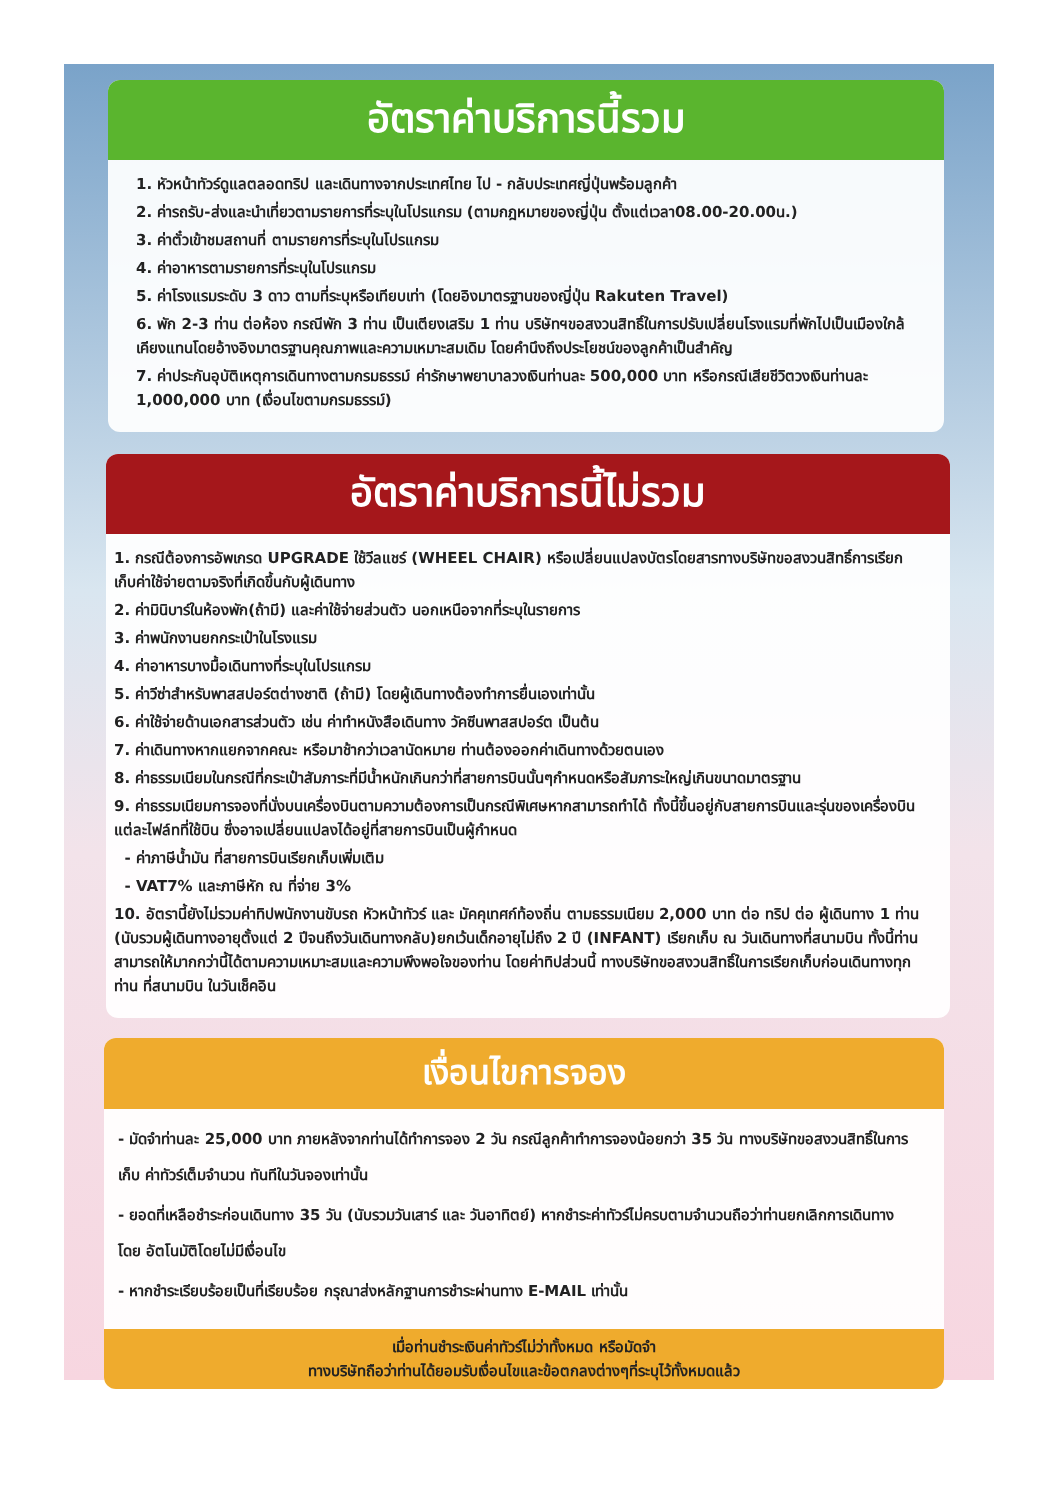อัตราค่าบริการนี้รวม
1. หัวหน้าทัวร์ดูแลตลอดทริป และเดินทางจากประเทศไทย ไป - กลับประเทศญี่ปุ่นพร้อมลูกค้า
2. ค่ารถรับ-ส่งและนำเที่ยวตามรายการที่ระบุในโปรแกรม (ตามกฎหมายของญี่ปุ่น ตั้งแต่เวลา08.00-20.00น.)
3. ค่าตั๋วเข้าชมสถานที่ ตามรายการที่ระบุในโปรแกรม
4. ค่าอาหารตามรายการที่ระบุในโปรแกรม
5. ค่าโรงแรมระดับ 3 ดาว ตามที่ระบุหรือเทียบเท่า (โดยอิงมาตรฐานของญี่ปุ่น Rakuten Travel)
6. พัก 2-3 ท่าน ต่อห้อง กรณีพัก 3 ท่าน เป็นเตียงเสริม 1 ท่าน บริษัทฯขอสงวนสิทธิ์ในการปรับเปลี่ยนโรงแรมที่พักไปเป็นเมืองใกล้เคียงแทนโดยอ้างอิงมาตรฐานคุณภาพและความเหมาะสมเดิม โดยคำนึงถึงประโยชน์ของลูกค้าเป็นสำคัญ
7. ค่าประกันอุบัติเหตุการเดินทางตามกรมธรรม์ ค่ารักษาพยาบาลวงเงินท่านละ 500,000 บาท หรือกรณีเสียชีวิตวงเงินท่านละ 1,000,000 บาท (เงื่อนไขตามกรมธรรม์)
อัตราค่าบริการนี้ไม่รวม
1. กรณีต้องการอัพเกรด UPGRADE ใช้วีลแชร์ (WHEEL CHAIR) หรือเปลี่ยนแปลงบัตรโดยสารทางบริษัทขอสงวนสิทธิ์การเรียกเก็บค่าใช้จ่ายตามจริงที่เกิดขึ้นกับผู้เดินทาง
2. ค่ามินิบาร์ในห้องพัก(ถ้ามี) และค่าใช้จ่ายส่วนตัว นอกเหนือจากที่ระบุในรายการ
3. ค่าพนักงานยกกระเป๋าในโรงแรม
4. ค่าอาหารบางมื้อเดินทางที่ระบุในโปรแกรม
5. ค่าวีซ่าสำหรับพาสสปอร์ตต่างชาติ (ถ้ามี) โดยผู้เดินทางต้องทำการยื่นเองเท่านั้น
6. ค่าใช้จ่ายด้านเอกสารส่วนตัว เช่น ค่าทำหนังสือเดินทาง วัคซีนพาสสปอร์ต เป็นต้น
7. ค่าเดินทางหากแยกจากคณะ หรือมาช้ากว่าเวลานัดหมาย ท่านต้องออกค่าเดินทางด้วยตนเอง
8. ค่าธรรมเนียมในกรณีที่กระเป๋าสัมภาระที่มีน้ำหนักเกินกว่าที่สายการบินนั้นๆกำหนดหรือสัมภาระใหญ่เกินขนาดมาตรฐาน
9. ค่าธรรมเนียมการจองที่นั่งบนเครื่องบินตามความต้องการเป็นกรณีพิเศษหากสามารถทำได้ ทั้งนี้ขึ้นอยู่กับสายการบินและรุ่นของเครื่องบิน แต่ละไฟล์ทที่ใช้บิน ซึ่งอาจเปลี่ยนแปลงได้อยู่ที่สายการบินเป็นผู้กำหนด
- ค่าภาษีน้ำมัน ที่สายการบินเรียกเก็บเพิ่มเติม
- VAT7% และภาษีหัก ณ ที่จ่าย 3%
10. อัตรานี้ยังไม่รวมค่าทิปพนักงานขับรถ หัวหน้าทัวร์ และ มัคคุเทศก์ท้องถิ่น ตามธรรมเนียม 2,000 บาท ต่อ ทริป ต่อ ผู้เดินทาง 1 ท่าน (นับรวมผู้เดินทางอายุตั้งแต่ 2 ปีจนถึงวันเดินทางกลับ)ยกเว้นเด็กอายุไม่ถึง 2 ปี (INFANT) เรียกเก็บ ณ วันเดินทางที่สนามบิน ทั้งนี้ท่านสามารถให้มากกว่านี้ได้ตามความเหมาะสมและความพึงพอใจของท่าน โดยค่าทิปส่วนนี้ ทางบริษัทขอสงวนสิทธิ์ในการเรียกเก็บก่อนเดินทางทุกท่าน ที่สนามบิน ในวันเช็คอิน
เงื่อนไขการจอง
- มัดจำท่านละ 25,000 บาท ภายหลังจากท่านได้ทำการจอง 2 วัน กรณีลูกค้าทำการจองน้อยกว่า 35 วัน ทางบริษัทขอสงวนสิทธิ์ในการเก็บ ค่าทัวร์เต็มจำนวน ทันทีในวันจองเท่านั้น
- ยอดที่เหลือชำระก่อนเดินทาง 35 วัน (นับรวมวันเสาร์ และ วันอาทิตย์) หากชำระค่าทัวร์ไม่ครบตามจำนวนถือว่าท่านยกเลิกการเดินทางโดย อัตโนมัติโดยไม่มีเงื่อนไข
- หากชำระเรียบร้อยเป็นที่เรียบร้อย กรุณาส่งหลักฐานการชำระผ่านทาง E-MAIL เท่านั้น
เมื่อท่านชำระเงินค่าทัวร์ไม่ว่าทั้งหมด หรือมัดจำ
ทางบริษัทถือว่าท่านได้ยอมรับเงื่อนไขและข้อตกลงต่างๆที่ระบุไว้ทั้งหมดแล้ว